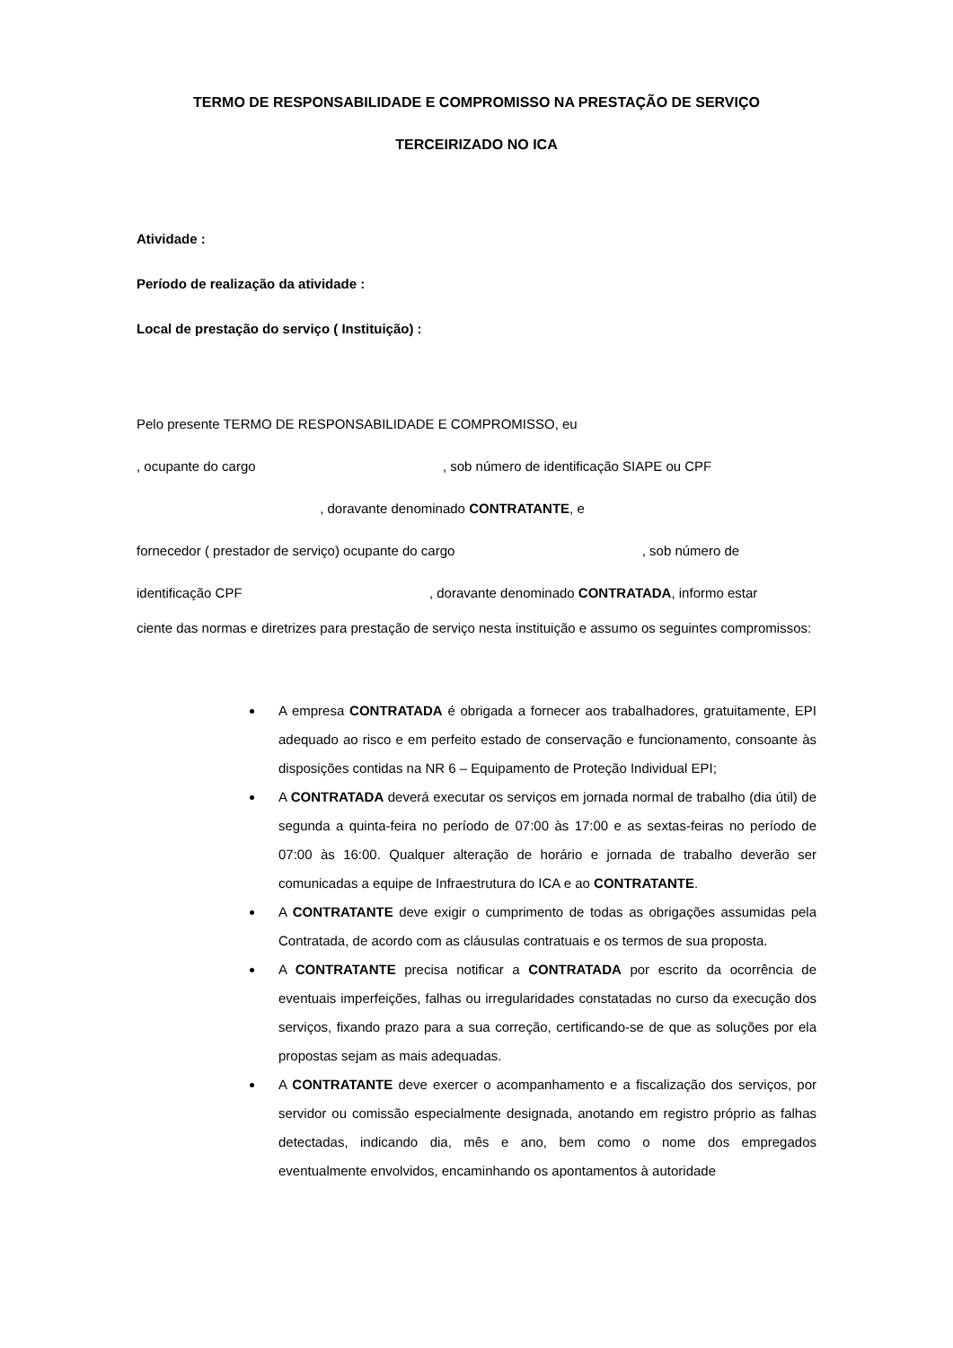TERMO DE RESPONSABILIDADE E COMPROMISSO NA PRESTAÇÃO DE SERVIÇO
TERCEIRIZADO NO ICA
Atividade :
Período de realização da atividade :
Local de prestação do serviço ( Instituição) :
Pelo presente TERMO DE RESPONSABILIDADE E COMPROMISSO, eu
, ocupante do cargo , sob número de identificação SIAPE ou CPF
, doravante denominado CONTRATANTE, e
fornecedor ( prestador de serviço) ocupante do cargo , sob número de
identificação CPF , doravante denominado CONTRATADA, informo estar
ciente das normas e diretrizes para prestação de serviço nesta instituição e assumo os seguintes compromissos:
A empresa CONTRATADA é obrigada a fornecer aos trabalhadores, gratuitamente, EPI adequado ao risco e em perfeito estado de conservação e funcionamento, consoante às disposições contidas na NR 6 – Equipamento de Proteção Individual EPI;
A CONTRATADA deverá executar os serviços em jornada normal de trabalho (dia útil) de segunda a quinta-feira no período de 07:00 às 17:00 e as sextas-feiras no período de 07:00 às 16:00. Qualquer alteração de horário e jornada de trabalho deverão ser comunicadas a equipe de Infraestrutura do ICA e ao CONTRATANTE.
A CONTRATANTE deve exigir o cumprimento de todas as obrigações assumidas pela Contratada, de acordo com as cláusulas contratuais e os termos de sua proposta.
A CONTRATANTE precisa notificar a CONTRATADA por escrito da ocorrência de eventuais imperfeições, falhas ou irregularidades constatadas no curso da execução dos serviços, fixando prazo para a sua correção, certificando-se de que as soluções por ela propostas sejam as mais adequadas.
A CONTRATANTE deve exercer o acompanhamento e a fiscalização dos serviços, por servidor ou comissão especialmente designada, anotando em registro próprio as falhas detectadas, indicando dia, mês e ano, bem como o nome dos empregados eventualmente envolvidos, encaminhando os apontamentos à autoridade